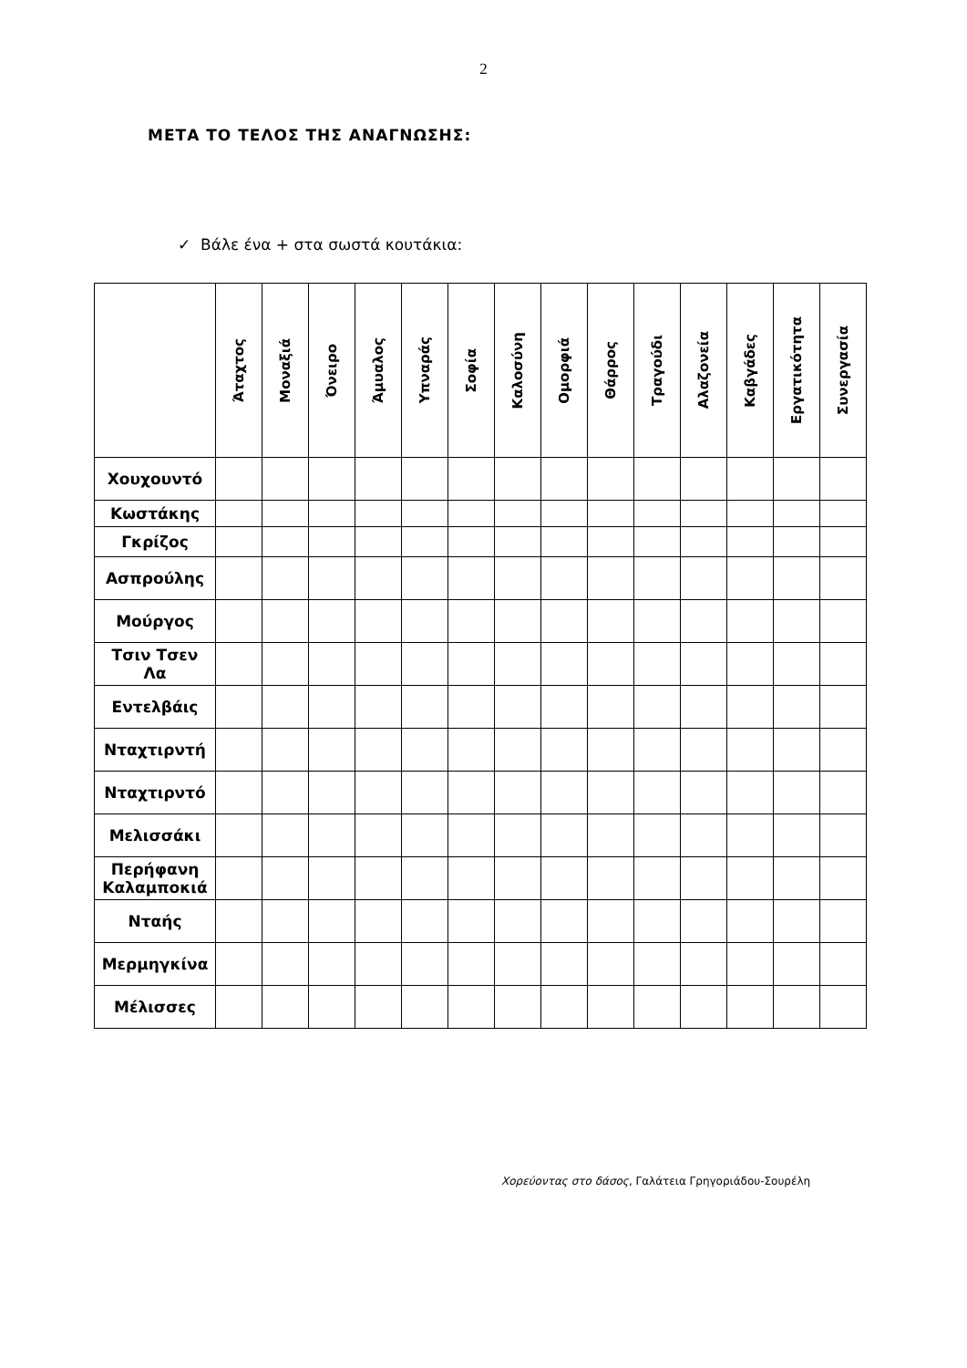2
ΜΕΤΑ ΤΟ ΤΕΛΟΣ ΤΗΣ ΑΝΑΓΝΩΣΗΣ:
✓ Βάλε ένα + στα σωστά κουτάκια:
| | Άταχτος | Μοναξιά | Όνειρο | Άμυαλος | Υπναράς | Σοφία | Καλοσύνη | Ομορφιά | Θάρρος | Τραγούδι | Αλαζονεία | Καβγάδες | Εργατικότητα | Συνεργασία |
| --- | --- | --- | --- | --- | --- | --- | --- | --- | --- | --- | --- | --- | --- | --- |
| Χουχουντό | | | | | | | | | | | | | | |
| Κωστάκης | | | | | | | | | | | | | | |
| Γκρίζος | | | | | | | | | | | | | | |
| Ασπρούλης | | | | | | | | | | | | | | |
| Μούργος | | | | | | | | | | | | | | |
| Τσιν Τσεν Λα | | | | | | | | | | | | | | |
| Εντελβάις | | | | | | | | | | | | | | |
| Νταχτιρντή | | | | | | | | | | | | | | |
| Νταχτιρντό | | | | | | | | | | | | | | |
| Μελισσάκι | | | | | | | | | | | | | | |
| Περήφανη Καλαμποκιά | | | | | | | | | | | | | | |
| Νταής | | | | | | | | | | | | | | |
| Μερμηγκίνα | | | | | | | | | | | | | | |
| Μέλισσες | | | | | | | | | | | | | | |
Χορεύοντας στο δάσος, Γαλάτεια Γρηγοριάδου-Σουρέλη